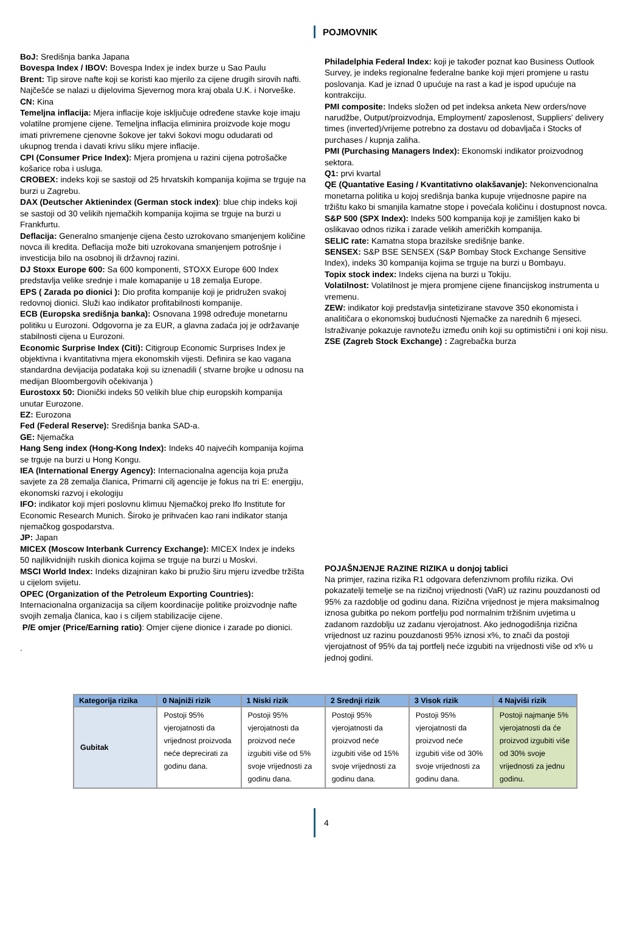POJMOVNIK
BoJ: Središnja banka Japana
Bovespa Index / IBOV: Bovespa Index je index burze u Sao Paulu
Brent: Tip sirove nafte koji se koristi kao mjerilo za cijene drugih sirovih nafti. Najčešće se nalazi u dijelovima Sjevernog mora kraj obala U.K. i Norveške.
CN: Kina
Temeljna inflacija: Mjera inflacije koje isključuje određene stavke koje imaju volatilne promjene cijene. Temeljna inflacija eliminira proizvode koje mogu imati privremene cjenovne šokove jer takvi šokovi mogu odudarati od ukupnog trenda i davati krivu sliku mjere inflacije.
CPI (Consumer Price Index): Mjera promjena u razini cijena potrošačke košarice roba i usluga.
CROBEX: indeks koji se sastoji od 25 hrvatskih kompanija kojima se trguje na burzi u Zagrebu.
DAX (Deutscher Aktienindex (German stock index): blue chip indeks koji se sastoji od 30 velikih njemačkih kompanija kojima se trguje na burzi u Frankfurtu.
Deflacija: Generalno smanjenje cijena često uzrokovano smanjenjem količine novca ili kredita. Deflacija može biti uzrokovana smanjenjem potrošnje i investicija bilo na osobnoj ili državnoj razini.
DJ Stoxx Europe 600: Sa 600 komponenti, STOXX Europe 600 Index predstavlja velike srednje i male komapanije u 18 zemalja Europe.
EPS ( Zarada po dionici ): Dio profita kompanije koji je pridružen svakoj redovnoj dionici. Služi kao indikator profitabilnosti kompanije.
ECB (Europska središnja banka): Osnovana 1998 određuje monetarnu politiku u Eurozoni. Odgovorna je za EUR, a glavna zadaća joj je održavanje stabilnosti cijena u Eurozoni.
Economic Surprise Index (Citi): Citigroup Economic Surprises Index je objektivna i kvantitativna mjera ekonomskih vijesti. Definira se kao vagana standardna devijacija podataka koji su iznenadili ( stvarne brojke u odnosu na medijan Bloombergovih očekivanja )
Eurostoxx 50: Dionički indeks 50 velikih blue chip europskih kompanija unutar Eurozone.
EZ: Eurozona
Fed (Federal Reserve): Središnja banka SAD-a.
GE: Njemačka
Hang Seng index (Hong-Kong Index): Indeks 40 najvećih kompanija kojima se trguje na burzi u Hong Kongu.
IEA (International Energy Agency): Internacionalna agencija koja pruža savjete za 28 zemalja članica, Primarni cilj agencije je fokus na tri E: energiju, ekonomski razvoj i ekologiju
IFO: indikator koji mjeri poslovnu klimuu Njemačkoj preko Ifo Institute for Economic Research Munich. Široko je prihvaćen kao rani indikator stanja njemačkog gospodarstva.
JP: Japan
MICEX (Moscow Interbank Currency Exchange): MICEX Index je indeks 50 najlikvidnijih ruskih dionica kojima se trguje na burzi u Moskvi.
MSCI World Index: Indeks dizajniran kako bi pružio širu mjeru izvedbe tržišta u cijelom svijetu.
OPEC (Organization of the Petroleum Exporting Countries): Internacionalna organizacija sa ciljem koordinacije politike proizvodnje nafte svojih zemalja članica, kao i s ciljem stabilizacije cijene.
P/E omjer (Price/Earning ratio): Omjer cijene dionice i zarade po dionici.
.
Philadelphia Federal Index: koji je također poznat kao Business Outlook Survey, je indeks regionalne federalne banke koji mjeri promjene u rastu poslovanja. Kad je iznad 0 upućuje na rast a kad je ispod upućuje na kontrakciju.
PMI composite: Indeks složen od pet indeksa anketa New orders/nove narudžbe, Output/proizvodnja, Employment/ zaposlenost, Suppliers' delivery times (inverted)/vrijeme potrebno za dostavu od dobavljača i Stocks of purchases / kupnja zaliha.
PMI (Purchasing Managers Index): Ekonomski indikator proizvodnog sektora.
Q1: prvi kvartal
QE (Quantative Easing / Kvantitativno olakšavanje): Nekonvencionalna monetarna politika u kojoj središnja banka kupuje vrijednosne papire na tržištu kako bi smanjila kamatne stope i povećala količinu i dostupnost novca.
S&P 500 (SPX Index): Indeks 500 kompanija koji je zamišljen kako bi oslikavao odnos rizika i zarade velikih američkih kompanija.
SELIC rate: Kamatna stopa brazilske središnje banke.
SENSEX: S&P BSE SENSEX (S&P Bombay Stock Exchange Sensitive Index), indeks 30 kompanija kojima se trguje na burzi u Bombayu.
Topix stock index: Indeks cijena na burzi u Tokiju.
Volatilnost: Volatilnost je mjera promjene cijene financijskog instrumenta u vremenu.
ZEW: indikator koji predstavlja sintetizirane stavove 350 ekonomista i analitičara o ekonomskoj budućnosti Njemačke za narednih 6 mjeseci. Istraživanje pokazuje ravnotežu između onih koji su optimistični i oni koji nisu.
ZSE (Zagreb Stock Exchange) : Zagrebačka burza
POJAŠNJENJE RAZINE RIZIKA u donjoj tablici
Na primjer, razina rizika R1 odgovara defenzivnom profilu rizika. Ovi pokazatelji temelje se na rizičnoj vrijednosti (VaR) uz razinu pouzdanosti od 95% za razdoblje od godinu dana. Rizična vrijednost je mjera maksimalnog iznosa gubitka po nekom portfelju pod normalnim tržišnim uvjetima u zadanom razdoblju uz zadanu vjerojatnost. Ako jednogodišnja rizična vrijednost uz razinu pouzdanosti 95% iznosi x%, to znači da postoji vjerojatnost of 95% da taj portfelj neće izgubiti na vrijednosti više od x% u jednoj godini.
| Kategorija rizika | 0 Najniži rizik | 1 Niski rizik | 2 Srednji rizik | 3 Visok rizik | 4 Najviši rizik |
| --- | --- | --- | --- | --- | --- |
| Gubitak | Postoji 95% vjerojatnosti da vrijednost proizvoda neće deprecirati za godinu dana. | Postoji 95% vjerojatnosti da proizvod neće izgubiti više od 5% svoje vrijednosti za godinu dana. | Postoji 95% vjerojatnosti da proizvod neće izgubiti više od 15% svoje vrijednosti za godinu dana. | Postoji 95% vjerojatnosti da proizvod neće izgubiti više od 30% svoje vrijednosti za godinu dana. | Postoji najmanje 5% vjerojatnosti da će proizvod izgubiti više od 30% svoje vrijednosti za jednu godinu. |
4